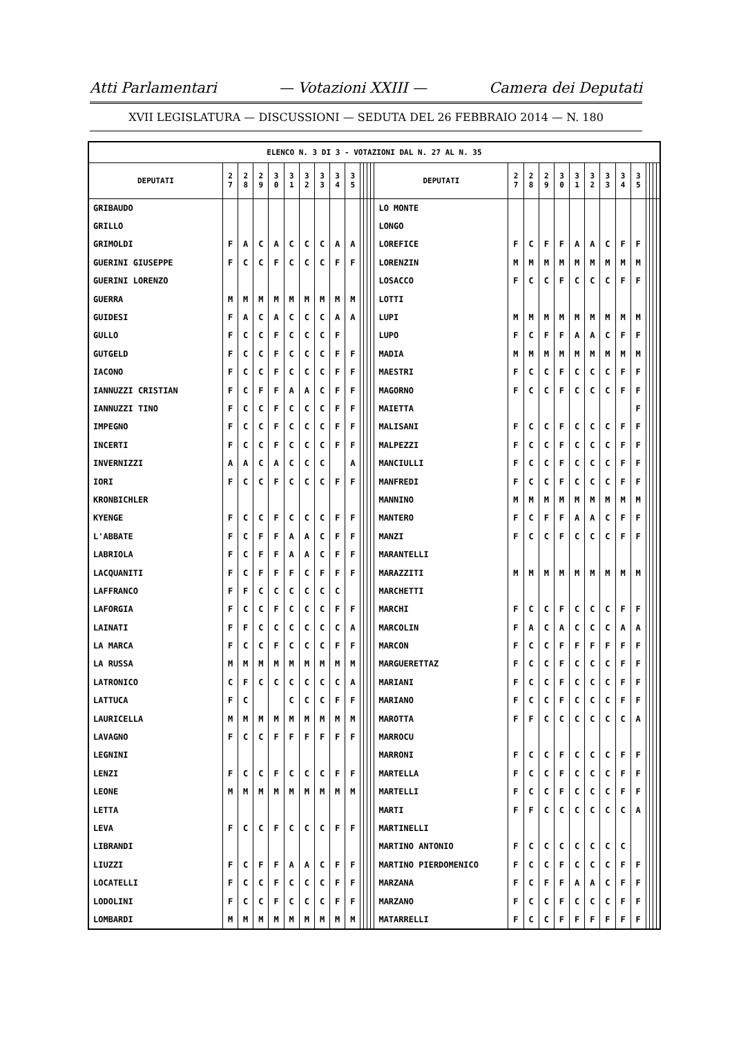Atti Parlamentari — Votazioni XXIII — Camera dei Deputati
XVII LEGISLATURA — DISCUSSIONI — SEDUTA DEL 26 FEBBRAIO 2014 — N. 180
| ELENCO N. 3 DI 3 - VOTAZIONI DAL N. 27 AL N. 35 | | | | | | | | | | | | | | | | | | | | | | | | | | | |
| --- | --- | --- | --- | --- | --- | --- | --- | --- | --- | --- | --- | --- | --- | --- | --- | --- | --- | --- | --- | --- | --- | --- | --- | --- | --- | --- | --- |
| DEPUTATI | 2 7 | 2 8 | 2 9 | 3 0 | 3 1 | 3 2 | 3 3 | 3 4 | 3 5 | | | | | DEPUTATI | 2 7 | 2 8 | 2 9 | 3 0 | 3 1 | 3 2 | 3 3 | 3 4 | 3 5 | | | | |
| GRIBAUDO | | | | | | | | | | | | | | LO MONTE | | | | | | | | | | | | | |
| GRILLO | | | | | | | | | | | | | | LONGO | | | | | | | | | | | | | |
| GRIMOLDI | F | A | C | A | C | C | C | A | A | | | | | LOREFICE | F | C | F | F | A | A | C | F | F | | | | |
| GUERINI GIUSEPPE | F | C | C | F | C | C | C | F | F | | | | | LORENZIN | M | M | M | M | M | M | M | M | M | | | | |
| GUERINI LORENZO | | | | | | | | | | | | | | LOSACCO | F | C | C | F | C | C | C | F | F | | | | |
| GUERRA | M | M | M | M | M | M | M | M | M | | | | | LOTTI | | | | | | | | | | | | | |
| GUIDESI | F | A | C | A | C | C | C | A | A | | | | | LUPI | M | M | M | M | M | M | M | M | M | | | | |
| GULLO | F | C | C | F | C | C | C | F | | | | | | LUPO | F | C | F | F | A | A | C | F | F | | | | |
| GUTGELD | F | C | C | F | C | C | C | F | F | | | | | MADIA | M | M | M | M | M | M | M | M | M | | | | |
| IACONO | F | C | C | F | C | C | C | F | F | | | | | MAESTRI | F | C | C | F | C | C | C | F | F | | | | |
| IANNUZZI CRISTIAN | F | C | F | F | A | A | C | F | F | | | | | MAGORNO | F | C | C | F | C | C | C | F | F | | | | |
| IANNUZZI TINO | F | C | C | F | C | C | C | F | F | | | | | MAIETTA | | | | | | | | | F | | | | |
| IMPEGNO | F | C | C | F | C | C | C | F | F | | | | | MALISANI | F | C | C | F | C | C | C | F | F | | | | |
| INCERTI | F | C | C | F | C | C | C | F | F | | | | | MALPEZZI | F | C | C | F | C | C | C | F | F | | | | |
| INVERNIZZI | A | A | C | A | C | C | C | | A | | | | | MANCIULLI | F | C | C | F | C | C | C | F | F | | | | |
| IORI | F | C | C | F | C | C | C | F | F | | | | | MANFREDI | F | C | C | F | C | C | C | F | F | | | | |
| KRONBICHLER | | | | | | | | | | | | | | MANNINO | M | M | M | M | M | M | M | M | M | | | | |
| KYENGE | F | C | C | F | C | C | C | F | F | | | | | MANTERO | F | C | F | F | A | A | C | F | F | | | | |
| L'ABBATE | F | C | F | F | A | A | C | F | F | | | | | MANZI | F | C | C | F | C | C | C | F | F | | | | |
| LABRIOLA | F | C | F | F | A | A | C | F | F | | | | | MARANTELLI | | | | | | | | | | | | | |
| LACQUANITI | F | C | F | F | F | C | F | F | F | | | | | MARAZZITI | M | M | M | M | M | M | M | M | M | | | | |
| LAFFRANCO | F | F | C | C | C | C | C | C | | | | | | MARCHETTI | | | | | | | | | | | | | |
| LAFORGIA | F | C | C | F | C | C | C | F | F | | | | | MARCHI | F | C | C | F | C | C | C | F | F | | | | |
| LAINATI | F | F | C | C | C | C | C | C | A | | | | | MARCOLIN | F | A | C | A | C | C | C | A | A | | | | |
| LA MARCA | F | C | C | F | C | C | C | F | F | | | | | MARCON | F | C | C | F | F | F | F | F | F | | | | |
| LA RUSSA | M | M | M | M | M | M | M | M | M | | | | | MARGUERETTAZ | F | C | C | F | C | C | C | F | F | | | | |
| LATRONICO | C | F | C | C | C | C | C | C | A | | | | | MARIANI | F | C | C | F | C | C | C | F | F | | | | |
| LATTUCA | F | C | | | C | C | C | F | F | | | | | MARIANO | F | C | C | F | C | C | C | F | F | | | | |
| LAURICELLA | M | M | M | M | M | M | M | M | M | | | | | MAROTTA | F | F | C | C | C | C | C | C | A | | | | |
| LAVAGNO | F | C | C | F | F | F | F | F | F | | | | | MARROCU | | | | | | | | | | | | | |
| LEGNINI | | | | | | | | | | | | | | MARRONI | F | C | C | F | C | C | C | F | F | | | | |
| LENZI | F | C | C | F | C | C | C | F | F | | | | | MARTELLA | F | C | C | F | C | C | C | F | F | | | | |
| LEONE | M | M | M | M | M | M | M | M | M | | | | | MARTELLI | F | C | C | F | C | C | C | F | F | | | | |
| LETTA | | | | | | | | | | | | | | MARTI | F | F | C | C | C | C | C | C | A | | | | |
| LEVA | F | C | C | F | C | C | C | F | F | | | | | MARTINELLI | | | | | | | | | | | | | |
| LIBRANDI | | | | | | | | | | | | | | MARTINO ANTONIO | F | C | C | C | C | C | C | C | | | | | |
| LIUZZI | F | C | F | F | A | A | C | F | F | | | | | MARTINO PIERDOMENICO | F | C | C | F | C | C | C | F | F | | | | |
| LOCATELLI | F | C | C | F | C | C | C | F | F | | | | | MARZANA | F | C | F | F | A | A | C | F | F | | | | |
| LODOLINI | F | C | C | F | C | C | C | F | F | | | | | MARZANO | F | C | C | F | C | C | C | F | F | | | | |
| LOMBARDI | M | M | M | M | M | M | M | M | M | | | | | MATARRELLI | F | C | C | F | F | F | F | F | F | | | | |